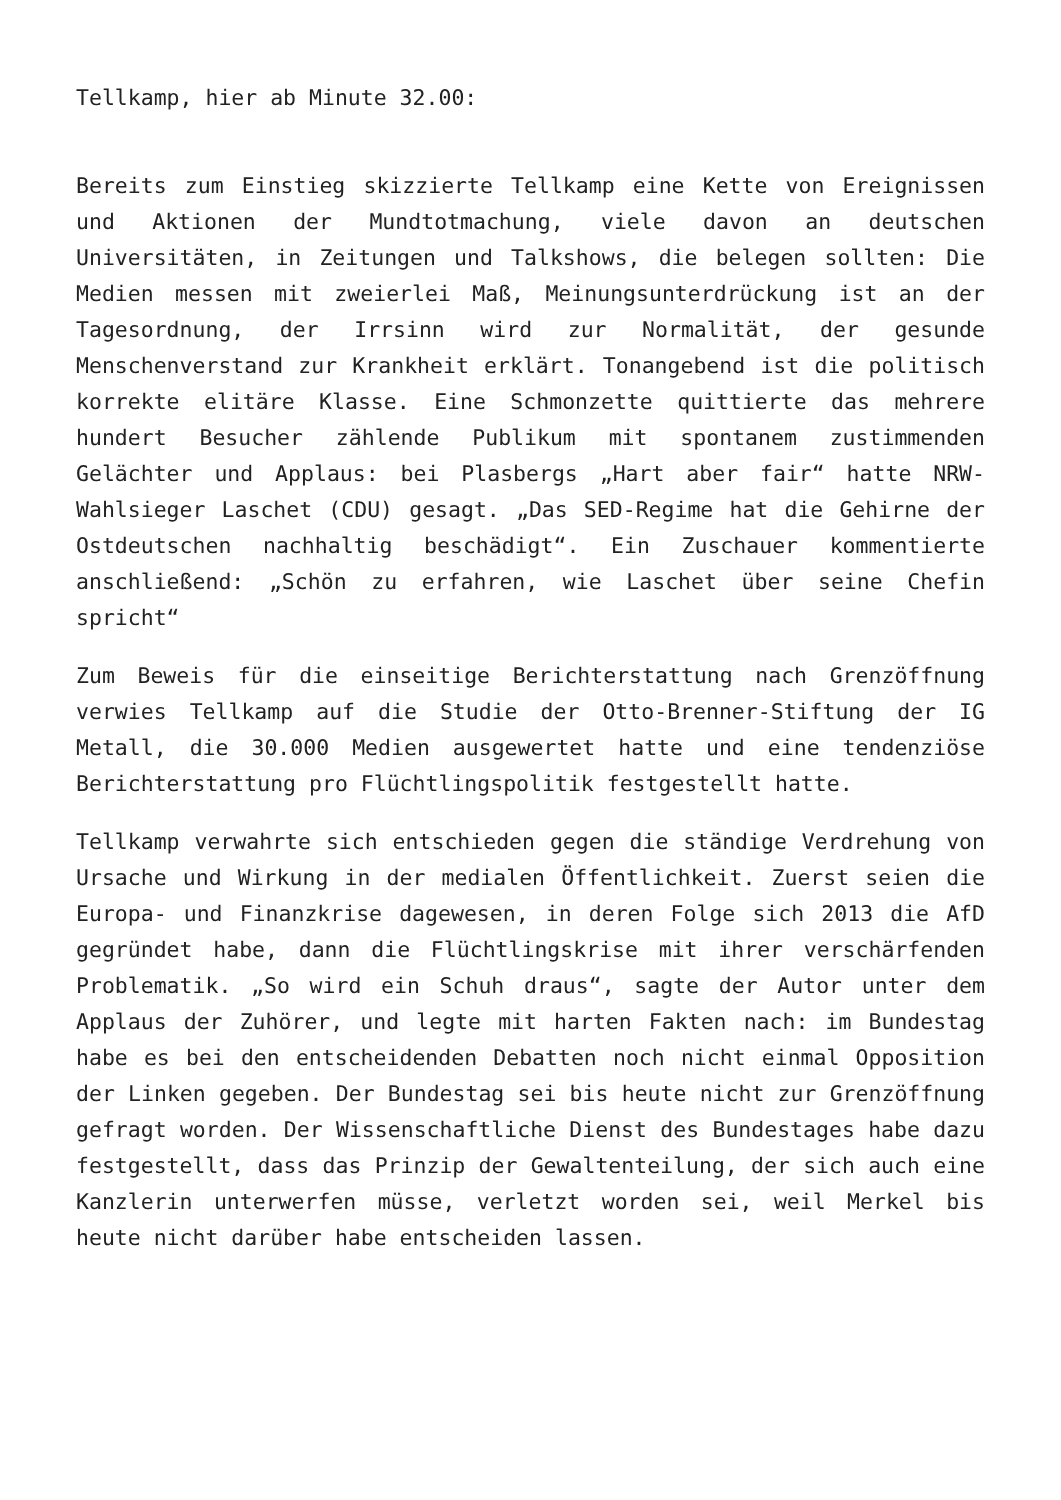Tellkamp, hier ab Minute 32.00:
Bereits zum Einstieg skizzierte Tellkamp eine Kette von Ereignissen und Aktionen der Mundtotmachung, viele davon an deutschen Universitäten, in Zeitungen und Talkshows, die belegen sollten: Die Medien messen mit zweierlei Maß, Meinungsunterdrückung ist an der Tagesordnung, der Irrsinn wird zur Normalität, der gesunde Menschenverstand zur Krankheit erklärt. Tonangebend ist die politisch korrekte elitäre Klasse. Eine Schmonzette quittierte das mehrere hundert Besucher zählende Publikum mit spontanem zustimmenden Gelächter und Applaus: bei Plasbergs „Hart aber fair“ hatte NRW-Wahlsieger Laschet (CDU) gesagt. „Das SED-Regime hat die Gehirne der Ostdeutschen nachhaltig beschädigt“. Ein Zuschauer kommentierte anschließend: „Schön zu erfahren, wie Laschet über seine Chefin spricht“
Zum Beweis für die einseitige Berichterstattung nach Grenzöffnung verwies Tellkamp auf die Studie der Otto-Brenner-Stiftung der IG Metall, die 30.000 Medien ausgewertet hatte und eine tendenziöse Berichterstattung pro Flüchtlingspolitik festgestellt hatte.
Tellkamp verwahrte sich entschieden gegen die ständige Verdrehung von Ursache und Wirkung in der medialen Öffentlichkeit. Zuerst seien die Europa- und Finanzkrise dagewesen, in deren Folge sich 2013 die AfD gegründet habe, dann die Flüchtlingskrise mit ihrer verschärfenden Problematik. „So wird ein Schuh draus“, sagte der Autor unter dem Applaus der Zuhörer, und legte mit harten Fakten nach: im Bundestag habe es bei den entscheidenden Debatten noch nicht einmal Opposition der Linken gegeben. Der Bundestag sei bis heute nicht zur Grenzöffnung gefragt worden. Der Wissenschaftliche Dienst des Bundestages habe dazu festgestellt, dass das Prinzip der Gewaltenteilung, der sich auch eine Kanzlerin unterwerfen müsse, verletzt worden sei, weil Merkel bis heute nicht darüber habe entscheiden lassen.